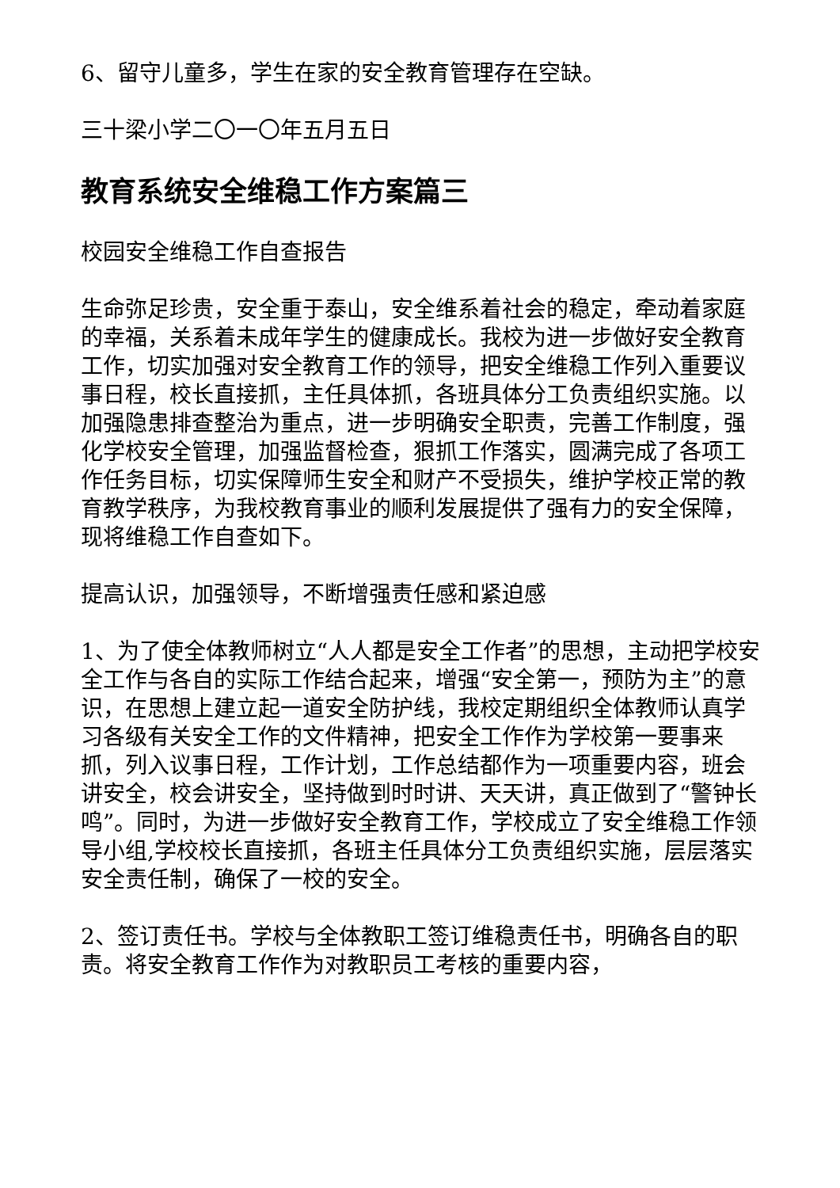6、留守儿童多，学生在家的安全教育管理存在空缺。
三十梁小学二〇一〇年五月五日
教育系统安全维稳工作方案篇三
校园安全维稳工作自查报告
生命弥足珍贵，安全重于泰山，安全维系着社会的稳定，牵动着家庭的幸福，关系着未成年学生的健康成长。我校为进一步做好安全教育工作，切实加强对安全教育工作的领导，把安全维稳工作列入重要议事日程，校长直接抓，主任具体抓，各班具体分工负责组织实施。以加强隐患排查整治为重点，进一步明确安全职责，完善工作制度，强化学校安全管理，加强监督检查，狠抓工作落实，圆满完成了各项工作任务目标，切实保障师生安全和财产不受损失，维护学校正常的教育教学秩序，为我校教育事业的顺利发展提供了强有力的安全保障，现将维稳工作自查如下。
提高认识，加强领导，不断增强责任感和紧迫感
1、为了使全体教师树立“人人都是安全工作者”的思想，主动把学校安全工作与各自的实际工作结合起来，增强“安全第一，预防为主”的意识，在思想上建立起一道安全防护线，我校定期组织全体教师认真学习各级有关安全工作的文件精神，把安全工作作为学校第一要事来抓，列入议事日程，工作计划，工作总结都作为一项重要内容，班会讲安全，校会讲安全，坚持做到时时讲、天天讲，真正做到了“警钟长鸣”。同时，为进一步做好安全教育工作，学校成立了安全维稳工作领导小组,学校校长直接抓，各班主任具体分工负责组织实施，层层落实安全责任制，确保了一校的安全。
2、签订责任书。学校与全体教职工签订维稳责任书，明确各自的职责。将安全教育工作作为对教职员工考核的重要内容，